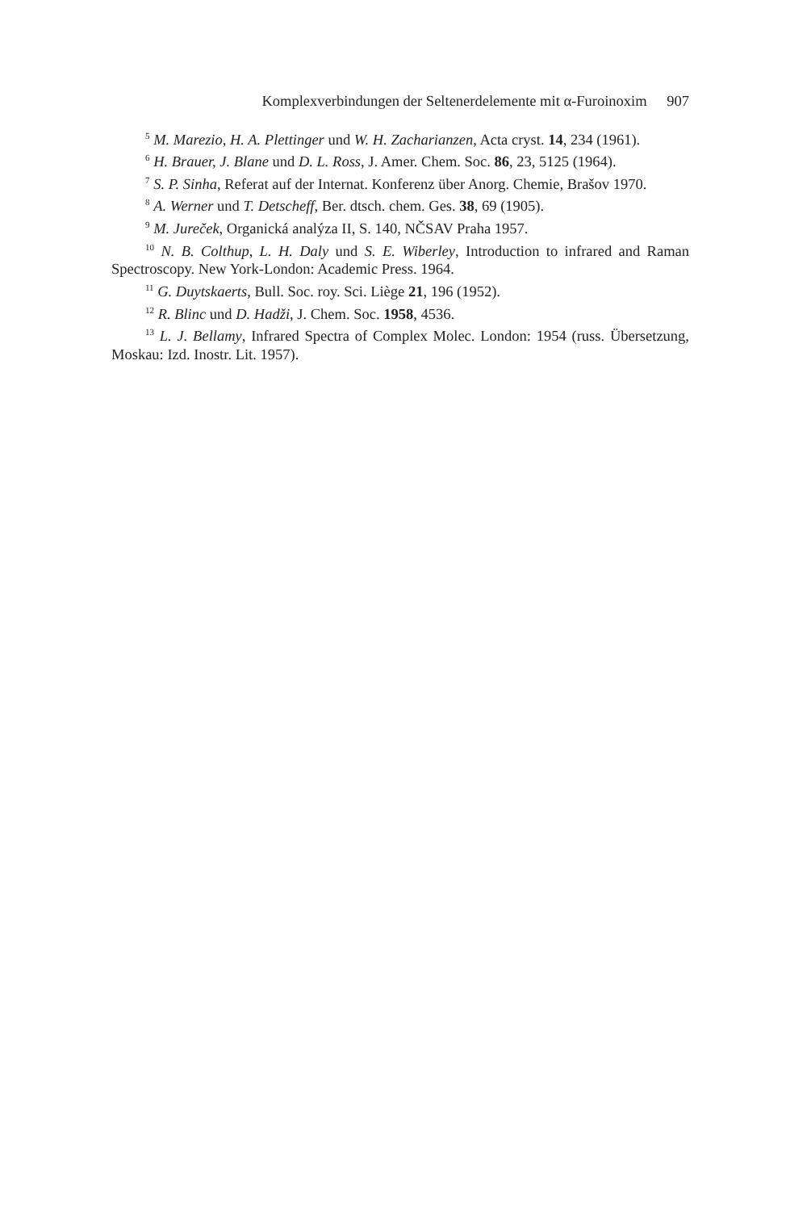Komplexverbindungen der Seltenerdelemente mit α-Furoinoxim 907
<sup>5</sup> M. Marezio, H. A. Plettinger und W. H. Zacharianzen, Acta cryst. 14, 234 (1961).
<sup>6</sup> H. Brauer, J. Blane und D. L. Ross, J. Amer. Chem. Soc. 86, 23, 5125 (1964).
<sup>7</sup> S. P. Sinha, Referat auf der Internat. Konferenz über Anorg. Chemie, Brašov 1970.
<sup>8</sup> A. Werner und T. Detscheff, Ber. dtsch. chem. Ges. 38, 69 (1905).
<sup>9</sup> M. Jureček, Organická analýza II, S. 140, NČSAV Praha 1957.
<sup>10</sup> N. B. Colthup, L. H. Daly und S. E. Wiberley, Introduction to infrared and Raman Spectroscopy. New York-London: Academic Press. 1964.
<sup>11</sup> G. Duytskaerts, Bull. Soc. roy. Sci. Liège 21, 196 (1952).
<sup>12</sup> R. Blinc und D. Hadži, J. Chem. Soc. 1958, 4536.
<sup>13</sup> L. J. Bellamy, Infrared Spectra of Complex Molec. London: 1954 (russ. Übersetzung, Moskau: Izd. Inostr. Lit. 1957).